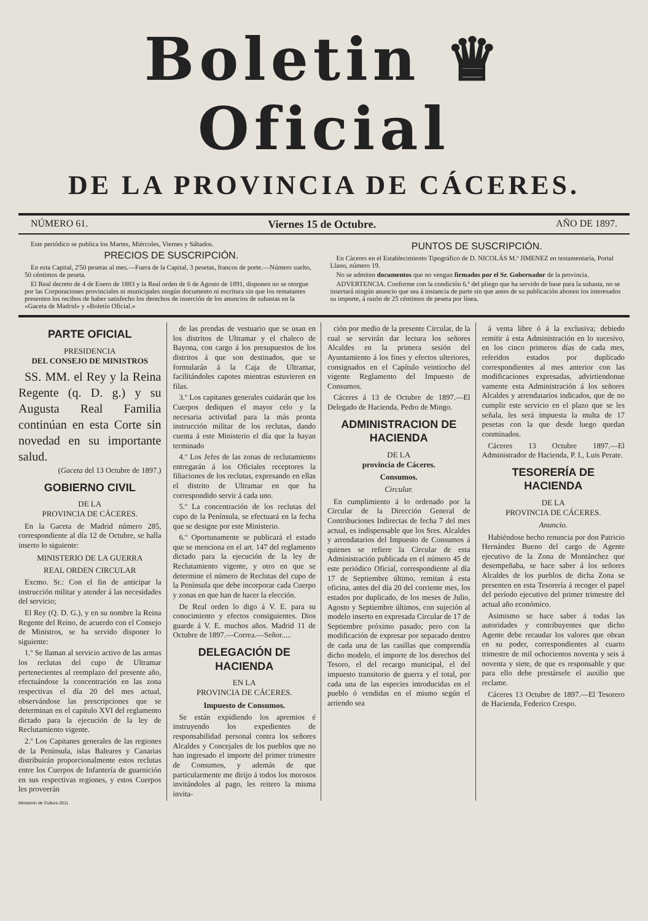Boletin ♛ Oficial
DE LA PROVINCIA DE CÁCERES.
NÚMERO 61. Viernes 15 de Octubre. AÑO DE 1897.
Este periódico se publica los Martes, Miércoles, Viernes y Sábados.
PRECIOS DE SUSCRIPCIÓN.
En esta Capital, 2'50 pesetas al mes.—Fuera de la Capital, 3 pesetas, francos de porte.—Número suelto, 50 céntimos de peseta.
El Real decreto de 4 de Enero de 1883 y la Real orden de 6 de Agosto de 1891, disponen no se otorgue por las Corporaciones provinciales ni municipales ningún documento ni escritura sin que los rematantes presenten los recibos de haber satisfecho los derechos de inserción de los anuncios de subastas en la «Gaceta de Madrid» y «Boletín Oficial.»
PUNTOS DE SUSCRIPCIÓN.
En Cáceres en el Establecimiento Tipográfico de D. NICOLÁS M.ª JIMENEZ en testamentaría, Portal Llano, número 19.
No se admiten documentos que no vengan firmados por el Sr. Gobernador de la provincia.
ADVERTENCIA. Conforme con la condición 6.ª del pliego que ha servido de base para la subasta, no se insertará ningún anuncio que sea á instancia de parte sin que antes de su publicación abonen los interesados su importe, á razón de 25 céntimos de peseta por línea.
PARTE OFICIAL
PRESIDENCIA
DEL CONSEJO DE MINISTROS
SS. MM. el Rey y la Reina Regente (q. D. g.) y su Augusta Real Familia continúan en esta Corte sin novedad en su importante salud.
(Gaceta del 13 Octubre de 1897.)
GOBIERNO CIVIL
DE LA
PROVINCIA DE CÁCERES.
En la Gaceta de Madrid número 285, correspondiente al día 12 de Octubre, se halla inserto lo siguiente:
MINISTERIO DE LA GUERRA
REAL ORDEN CIRCULAR
Excmo. Sr.: Con el fin de anticipar la instrucción militar y atender á las necesidades del servicio;
El Rey (Q. D. G.), y en su nombre la Reina Regente del Reino, de acuerdo con el Consejo de Ministros, se ha servido disponer lo siguiente:
1.º Se llaman al servicio activo de las armas los reclutas del cupo de Ultramar pertenecientes al reemplazo del presente año, efectuándose la concentración en las zona respectivas el día 20 del mes actual, observándose las prescripciones que se determinan en el capítulo XVI del reglamento dictado para la ejecución de la ley de Reclutamiento vigente.
2.º Los Capitanes generales de las regiones de la Península, islas Baleares y Canarias distribuirán proporcionalmente estos reclutas entre los Cuerpos de Infantería de guarnición en sus respectivas regiones, y estos Cuerpos les proveerán
de las prendas de vestuario que se usan en los distritos de Ultramar y el chaleco de Bayona, con cargo á los presupuestos de los distritos á que son destinados, que se formularán á la Caja de Ultramar, facilitándoles capotes mientras estuvieren en filas.
3.º Los capitanes generales cuidarán que los Cuerpos dediquen el mayor celo y la necesaria actividad para la más pronta instrucción militar de los reclutas, dando cuenta á este Ministerio el día que la hayan terminado
4.º Los Jefes de las zonas de reclutamiento entregarán á los Oficiales receptores la filiaciones de los reclutas, expresando en ellas el distrito de Ultramar en que ha correspondido servir á cada uno.
5.º La concentración de los reclutas del cupo de la Península, se efectuará en la fecha que se designe por este Ministerio.
6.º Oportunamente se publicará el estado que se menciona en el art. 147 del reglamento dictado para la ejecución de la ley de Reclutamiento vigente, y otro en que se determine el número de Reclutas del cupo de la Península que debe incorporar cada Cuerpo y zonas en que han de hacer la elección.
De Real orden lo digo á V. E. para su conocimiento y efectos consiguientes. Dios guarde á V. E. muchos años. Madrid 11 de Octubre de 1897.—Correa.—Señor.....
DELEGACIÓN DE HACIENDA
EN LA
PROVINCIA DE CÁCERES.
Impuesto de Consumos.
Se están expidiendo los apremios é instruyendo los expedientes de responsabilidad personal contra los señores Alcaldes y Concejales de los pueblos que no han ingresado el importe del primer trimestre de Consumos, y además de que particularmente me dirijo á todos los morosos invitándoles al pago, les reitero la misma invita-
ción por medio de la presente Circular, de la cual se servirán dar lectura los señores Alcaldes en la primera sesión del Ayuntamiento á los fines y efectos ulteriores, consignados en el Capítulo veintiocho del vigente Reglamento del Impuesto de Consumos.
Cáceres á 13 de Octubre de 1897.—El Delegado de Hacienda, Pedro de Mingo.
ADMINISTRACION DE HACIENDA
DE LA
provincia de Cáceres.
Consumos.
Circular.
En cumplimiento á lo ordenado por la Circular de la Dirección General de Contribuciones Indirectas de fecha 7 del mes actual, es indispensable que los Sres. Alcaldes y arrendatarios del Impuesto de Consumos á quienes se refiere la Circular de esta Administración publicada en el número 45 de este periódico Oficial, correspondiente al día 17 de Septiembre último, remitan á esta oficina, antes del día 20 del corriente mes, los estados por duplicado, de los meses de Julio, Agosto y Septiembre últimos, con sujeción al modelo inserto en expresada Circular de 17 de Septiembre próximo pasado; pero con la modificación de expresar por separado dentro de cada una de las casillas que comprendía dicho modelo, el importe de los derechos del Tesoro, el del recargo municipal, el del impuesto transitorio de guerra y el total, por cada una de las especies introducidas en el pueblo ó vendidas en el mismo según el arriendo sea
á venta libre ó á la exclusiva; debiedo remitir á esta Administración en lo sucesivo, en los cinco primeros días de cada mes, referidos estados por duplicado correspondientes al mes anterior con las modificaciones expresadas, advirtiendonue vamente esta Administración á los señores Alcaldes y arrendatarios indicados, que de no cumplir este servicio en el plazo que se les señala, les será impuesta la multa de 17 pesetas con la que desde luego quedan conminados.
Cáceres 13 Octubre 1897.—El Administrador de Hacienda, P. I., Luis Perate.
TESORERÍA DE HACIENDA
DE LA
PROVINCIA DE CÁCERES.
Anuncio.
Habiéndose hecho renuncia por don Patricio Hernández Bueno del cargo de Agente ejecutivo de la Zona de Montánchez que desempeñaba, se hace saber á los señores Alcaldes de los pueblos de dicha Zona se presenten en esta Tesorería á recoger el papel del período ejecutivo del primer trimestre del actual año económico.
Asimismo se hace saber á todas las autoridades y contribuyentes que dicho Agente debe recaudar los valores que obran en su poder, correspondientes al cuarto trimestre de mil ochocientos noventa y seis á noventa y siete, de que es responsable y que para ello debe prestársele el auxilio que reclame.
Cáceres 13 Octubre de 1897.—El Tesorero de Hacienda, Federico Crespo.
Ministerio de Cultura 2011